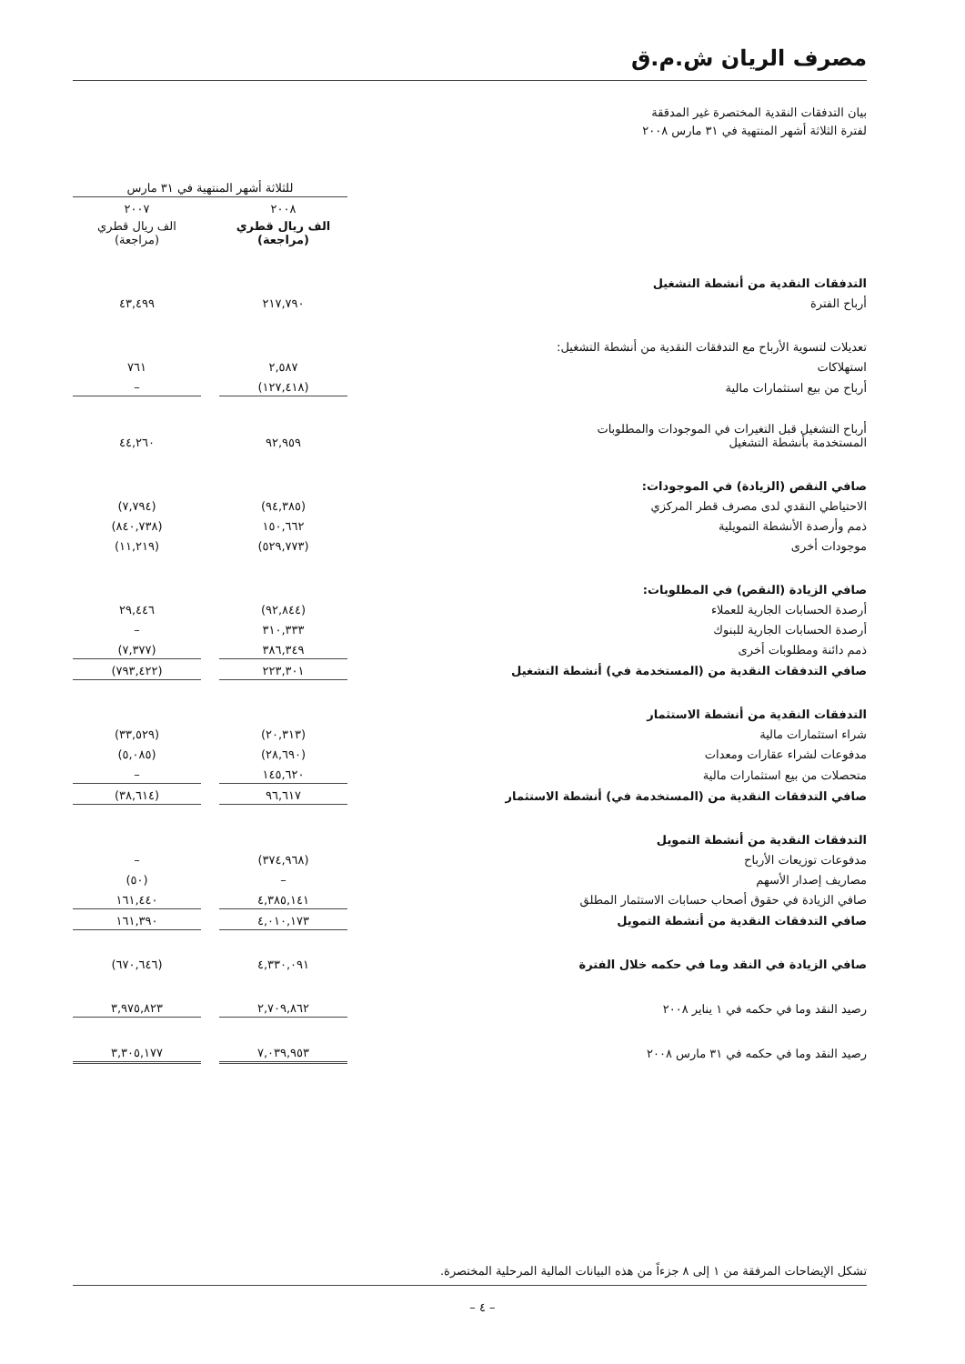مصرف الريان ش.م.ق
بيان التدفقات النقدية المختصرة غير المدققة
لفترة الثلاثة أشهر المنتهية في ٣١ مارس ٢٠٠٨
| | للثلاثة أشهر المنتهية في ٣١ مارس | | |
| | ٢٠٠٨ | | ٢٠٠٧ |
| | الف ريال قطري (مراجعة) | | الف ريال قطري (مراجعة) |
| التدفقات النقدية من أنشطة التشغيل | | | |
| أرباح الفترة | ٢١٧,٧٩٠ | | ٤٣,٤٩٩ |
| تعديلات لتسوية الأرباح مع التدفقات النقدية من أنشطة التشغيل: | | | |
| استهلاكات | ٢,٥٨٧ | | ٧٦١ |
| أرباح من بيع استثمارات مالية | (١٢٧,٤١٨) | | – |
| أرباح التشغيل قبل التغيرات في الموجودات والمطلوبات المستخدمة بأنشطة التشغيل | ٩٢,٩٥٩ | | ٤٤,٢٦٠ |
| صافي النقص (الزيادة) في الموجودات: | | | |
| الاحتياطي النقدي لدى مصرف قطر المركزي | (٩٤,٣٨٥) | | (٧,٧٩٤) |
| ذمم وأرصدة الأنشطة التمويلية | ١٥٠,٦٦٢ | | (٨٤٠,٧٣٨) |
| موجودات أخرى | (٥٢٩,٧٧٣) | | (١١,٢١٩) |
| صافي الزيادة (النقص) في المطلوبات: | | | |
| أرصدة الحسابات الجارية للعملاء | (٩٢,٨٤٤) | | ٢٩,٤٤٦ |
| أرصدة الحسابات الجارية للبنوك | ٣١٠,٣٣٣ | | – |
| ذمم دائنة ومطلوبات أخرى | ٣٨٦,٣٤٩ | | (٧,٣٧٧) |
| صافي التدفقات النقدية من (المستخدمة في) أنشطة التشغيل | ٢٢٣,٣٠١ | | (٧٩٣,٤٢٢) |
| التدفقات النقدية من أنشطة الاستثمار | | | |
| شراء استثمارات مالية | (٢٠,٣١٣) | | (٣٣,٥٢٩) |
| مدفوعات لشراء عقارات ومعدات | (٢٨,٦٩٠) | | (٥,٠٨٥) |
| متحصلات من بيع استثمارات مالية | ١٤٥,٦٢٠ | | – |
| صافي التدفقات النقدية من (المستخدمة في) أنشطة الاستثمار | ٩٦,٦١٧ | | (٣٨,٦١٤) |
| التدفقات النقدية من أنشطة التمويل | | | |
| مدفوعات توزيعات الأرباح | (٣٧٤,٩٦٨) | | – |
| مصاريف إصدار الأسهم | – | | (٥٠) |
| صافي الزيادة في حقوق أصحاب حسابات الاستثمار المطلق | ٤,٣٨٥,١٤١ | | ١٦١,٤٤٠ |
| صافي التدفقات النقدية من أنشطة التمويل | ٤,٠١٠,١٧٣ | | ١٦١,٣٩٠ |
| صافي الزيادة في النقد وما في حكمه خلال الفترة | ٤,٣٣٠,٠٩١ | | (٦٧٠,٦٤٦) |
| رصيد النقد وما في حكمه في ١ يناير ٢٠٠٨ | ٢,٧٠٩,٨٦٢ | | ٣,٩٧٥,٨٢٣ |
| رصيد النقد وما في حكمه في ٣١ مارس ٢٠٠٨ | ٧,٠٣٩,٩٥٣ | | ٣,٣٠٥,١٧٧ |
تشكل الإيضاحات المرفقة من ١ إلى ٨ جزءاً من هذه البيانات المالية المرحلية المختصرة.
– ٤ –